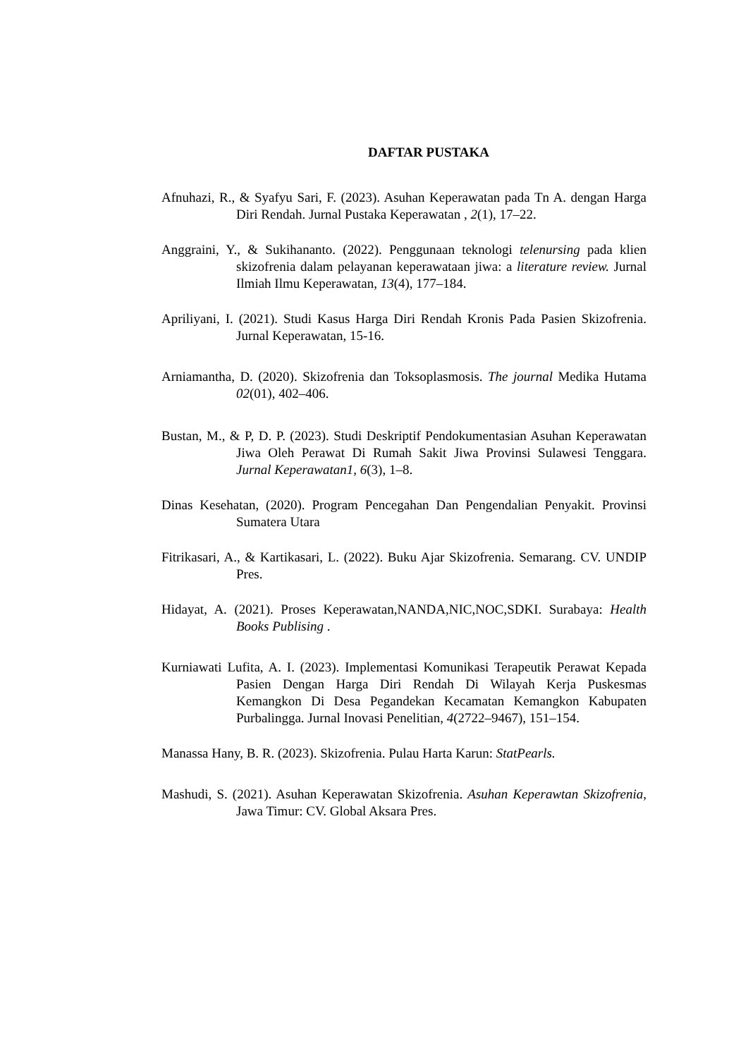DAFTAR PUSTAKA
Afnuhazi, R., & Syafyu Sari, F. (2023). Asuhan Keperawatan pada Tn A. dengan Harga Diri Rendah. Jurnal Pustaka Keperawatan , 2(1), 17–22.
Anggraini, Y., & Sukihananto. (2022). Penggunaan teknologi telenursing pada klien skizofrenia dalam pelayanan keperawataan jiwa: a literature review. Jurnal Ilmiah Ilmu Keperawatan, 13(4), 177–184.
Apriliyani, I. (2021). Studi Kasus Harga Diri Rendah Kronis Pada Pasien Skizofrenia. Jurnal Keperawatan, 15-16.
Arniamantha, D. (2020). Skizofrenia dan Toksoplasmosis. The journal Medika Hutama 02(01), 402–406.
Bustan, M., & P, D. P. (2023). Studi Deskriptif Pendokumentasian Asuhan Keperawatan Jiwa Oleh Perawat Di Rumah Sakit Jiwa Provinsi Sulawesi Tenggara. Jurnal Keperawatan1, 6(3), 1–8.
Dinas Kesehatan, (2020). Program Pencegahan Dan Pengendalian Penyakit. Provinsi Sumatera Utara
Fitrikasari, A., & Kartikasari, L. (2022). Buku Ajar Skizofrenia. Semarang. CV. UNDIP Pres.
Hidayat, A. (2021). Proses Keperawatan,NANDA,NIC,NOC,SDKI. Surabaya: Health Books Publising .
Kurniawati Lufita, A. I. (2023). Implementasi Komunikasi Terapeutik Perawat Kepada Pasien Dengan Harga Diri Rendah Di Wilayah Kerja Puskesmas Kemangkon Di Desa Pegandekan Kecamatan Kemangkon Kabupaten Purbalingga. Jurnal Inovasi Penelitian, 4(2722–9467), 151–154.
Manassa Hany, B. R. (2023). Skizofrenia. Pulau Harta Karun: StatPearls.
Mashudi, S. (2021). Asuhan Keperawatan Skizofrenia. Asuhan Keperawtan Skizofrenia, Jawa Timur: CV. Global Aksara Pres.